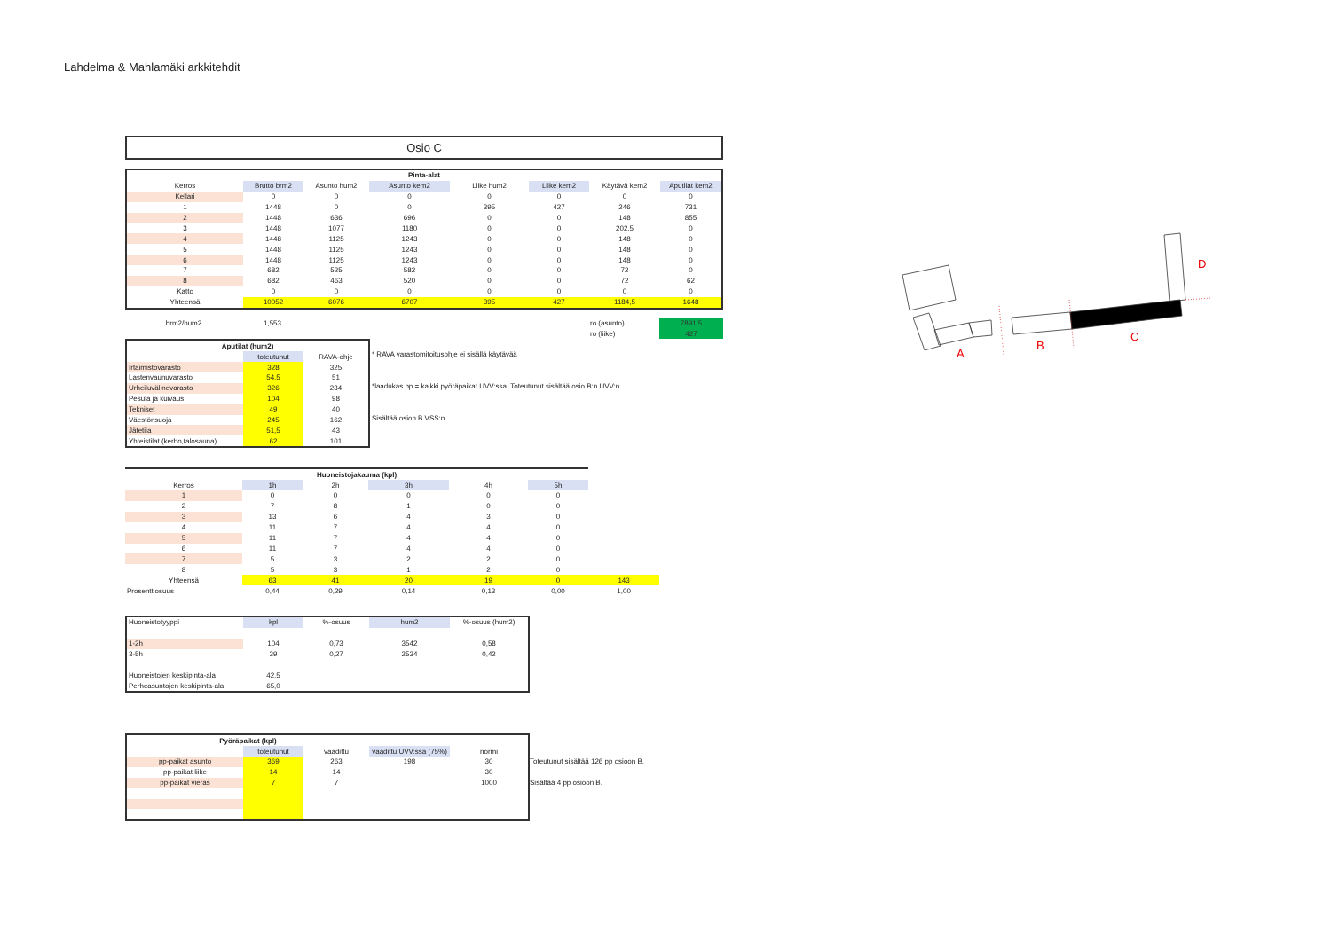Lahdelma & Mahlamäki arkkitehdit
Osio C
| Pinta-alat | | | | | | | |
| Kerros | Brutto brm2 | Asunto hum2 | Asunto kem2 | Liike hum2 | Liike kem2 | Käytävä kem2 | Aputilat kem2 |
| Kellari | 0 | 0 | 0 | 0 | 0 | 0 | 0 |
| 1 | 1448 | 0 | 0 | 395 | 427 | 246 | 731 |
| 2 | 1448 | 636 | 696 | 0 | 0 | 148 | 855 |
| 3 | 1448 | 1077 | 1180 | 0 | 0 | 202,5 | 0 |
| 4 | 1448 | 1125 | 1243 | 0 | 0 | 148 | 0 |
| 5 | 1448 | 1125 | 1243 | 0 | 0 | 148 | 0 |
| 6 | 1448 | 1125 | 1243 | 0 | 0 | 148 | 0 |
| 7 | 682 | 525 | 582 | 0 | 0 | 72 | 0 |
| 8 | 682 | 463 | 520 | 0 | 0 | 72 | 62 |
| Katto | 0 | 0 | 0 | 0 | 0 | 0 | 0 |
| Yhteensä | 10052 | 6076 | 6707 | 395 | 427 | 1184,5 | 1648 |
| brm2/hum2 | 1,553 | | ro (asunto) | 7891,5 |
| | | | ro (liike) | 427 |
| Aputilat (hum2) | | |
| | toteutunut | RAVA-ohje |
| Irtaimistovarasto | 328 | 325 |
| Lastenvaunuvarasto | 54,5 | 51 |
| Urheiluvälinevarasto | 326 | 234 |
| Pesula ja kuivaus | 104 | 98 |
| Tekniset | 49 | 40 |
| Väestönsuoja | 245 | 162 |
| Jätetila | 51,5 | 43 |
| Yhteistilat (kerho,talosauna) | 62 | 101 |
* RAVA varastomitoitusohje ei sisällä käytävää
*laadukas pp = kaikki pyöräpaikat UVV:ssa. Toteutunut sisältää osio B:n UVV:n.
Sisältää osion B VSS:n.
| Huoneistojakauma (kpl) | | | | | | | |
| Kerros | 1h | 2h | 3h | 4h | 5h | | |
| 1 | 0 | 0 | 0 | 0 | 0 | | |
| 2 | 7 | 8 | 1 | 0 | 0 | | |
| 3 | 13 | 6 | 4 | 3 | 0 | | |
| 4 | 11 | 7 | 4 | 4 | 0 | | |
| 5 | 11 | 7 | 4 | 4 | 0 | | |
| 6 | 11 | 7 | 4 | 4 | 0 | | |
| 7 | 5 | 3 | 2 | 2 | 0 | | |
| 8 | 5 | 3 | 1 | 2 | 0 | | |
| Yhteensä | 63 | 41 | 20 | 19 | 0 | 143 | |
| Prosenttiosuus | 0,44 | 0,29 | 0,14 | 0,13 | 0,00 | 1,00 | |
| Huoneistotyyppi | kpl | %-osuus | hum2 | %-osuus (hum2) |
| 1-2h | 104 | 0,73 | 3542 | 0,58 |
| 3-5h | 39 | 0,27 | 2534 | 0,42 |
| Huoneistojen keskipinta-ala | 42,5 | | | |
| Perheasuntojen keskipinta-ala | 65,0 | | | |
| Pyöräpaikat (kpl) | | | | |
| | toteutunut | vaadittu | vaadittu UVV:ssa (75%) | normi |
| pp-paikat asunto | 369 | 263 | 198 | 30 |
| pp-paikat liike | 14 | 14 | | 30 |
| pp-paikat vieras | 7 | 7 | | 1000 |
Toteutunut sisältää 126 pp osioon B.
Sisältää 4 pp osioon B.
A
B
C
D